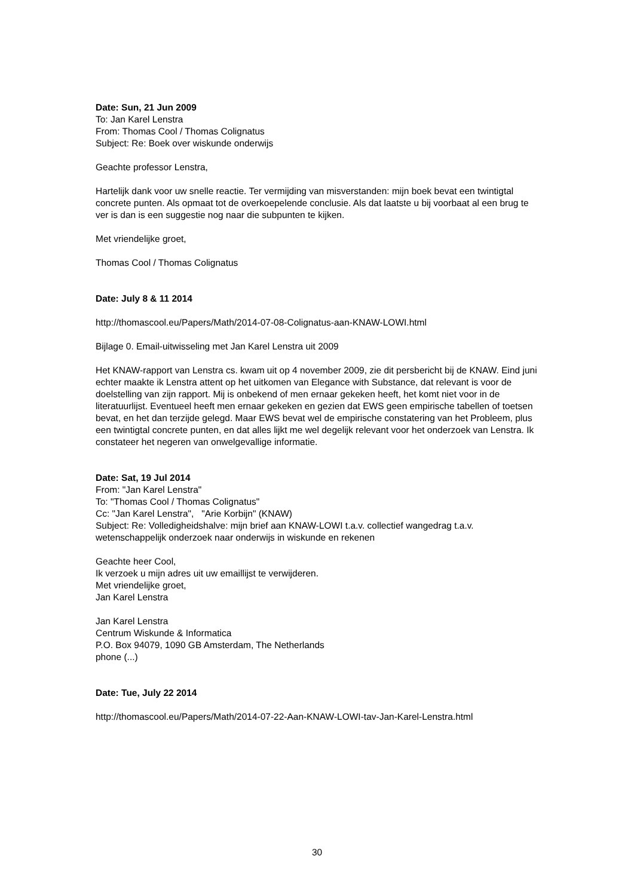Date: Sun, 21 Jun 2009
To: Jan Karel Lenstra
From: Thomas Cool / Thomas Colignatus
Subject: Re: Boek over wiskunde onderwijs
Geachte professor Lenstra,
Hartelijk dank voor uw snelle reactie. Ter vermijding van misverstanden: mijn boek bevat een twintigtal concrete punten. Als opmaat tot de overkoepelende conclusie. Als dat laatste u bij voorbaat al een brug te ver is dan is een suggestie nog naar die subpunten te kijken.
Met vriendelijke groet,
Thomas Cool / Thomas Colignatus
Date: July 8 & 11 2014
http://thomascool.eu/Papers/Math/2014-07-08-Colignatus-aan-KNAW-LOWI.html
Bijlage 0. Email-uitwisseling met Jan Karel Lenstra uit 2009
Het KNAW-rapport van Lenstra cs. kwam uit op 4 november 2009, zie dit persbericht bij de KNAW. Eind juni echter maakte ik Lenstra attent op het uitkomen van Elegance with Substance, dat relevant is voor de doelstelling van zijn rapport. Mij is onbekend of men ernaar gekeken heeft, het komt niet voor in de literatuurlijst. Eventueel heeft men ernaar gekeken en gezien dat EWS geen empirische tabellen of toetsen bevat, en het dan terzijde gelegd. Maar EWS bevat wel de empirische constatering van het Probleem, plus een twintigtal concrete punten, en dat alles lijkt me wel degelijk relevant voor het onderzoek van Lenstra. Ik constateer het negeren van onwelgevallige informatie.
Date: Sat, 19 Jul 2014
From: "Jan Karel Lenstra"
To: "Thomas Cool / Thomas Colignatus"
Cc: "Jan Karel Lenstra", "Arie Korbijn" (KNAW)
Subject: Re: Volledigheidshalve: mijn brief aan KNAW-LOWI t.a.v. collectief wangedrag t.a.v. wetenschappelijk onderzoek naar onderwijs in wiskunde en rekenen
Geachte heer Cool,
Ik verzoek u mijn adres uit uw emaillijst te verwijderen.
Met vriendelijke groet,
Jan Karel Lenstra
Jan Karel Lenstra
Centrum Wiskunde & Informatica
P.O. Box 94079, 1090 GB Amsterdam, The Netherlands
phone (...)
Date: Tue, July 22 2014
http://thomascool.eu/Papers/Math/2014-07-22-Aan-KNAW-LOWI-tav-Jan-Karel-Lenstra.html
30